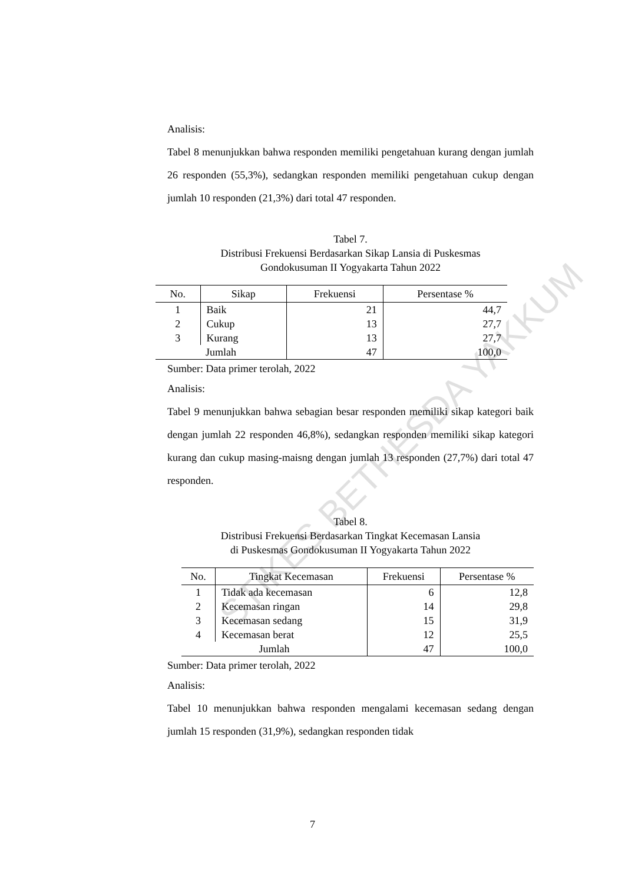STIKES BETHESDA YAKKUM
Analisis:
Tabel 8 menunjukkan bahwa responden memiliki pengetahuan kurang dengan jumlah 26 responden (55,3%), sedangkan responden memiliki pengetahuan cukup dengan jumlah 10 responden (21,3%) dari total 47 responden.
Tabel 7.
Distribusi Frekuensi Berdasarkan Sikap Lansia di Puskesmas
Gondokusuman II Yogyakarta Tahun 2022
| No. | Sikap | Frekuensi | Persentase % |
| --- | --- | --- | --- |
| 1 | Baik | 21 | 44,7 |
| 2 | Cukup | 13 | 27,7 |
| 3 | Kurang | 13 | 27,7 |
| Jumlah | | 47 | 100,0 |
Sumber: Data primer terolah, 2022
Analisis:
Tabel 9 menunjukkan bahwa sebagian besar responden memiliki sikap kategori baik dengan jumlah 22 responden 46,8%), sedangkan responden memiliki sikap kategori kurang dan cukup masing-maisng dengan jumlah 13 responden (27,7%) dari total 47 responden.
Tabel 8.
Distribusi Frekuensi Berdasarkan Tingkat Kecemasan Lansia
di Puskesmas Gondokusuman II Yogyakarta Tahun 2022
| No. | Tingkat Kecemasan | Frekuensi | Persentase % |
| --- | --- | --- | --- |
| 1 | Tidak ada kecemasan | 6 | 12,8 |
| 2 | Kecemasan ringan | 14 | 29,8 |
| 3 | Kecemasan sedang | 15 | 31,9 |
| 4 | Kecemasan berat | 12 | 25,5 |
| Jumlah | | 47 | 100,0 |
Sumber: Data primer terolah, 2022
Analisis:
Tabel 10 menunjukkan bahwa responden mengalami kecemasan sedang dengan jumlah 15 responden (31,9%), sedangkan responden tidak
7